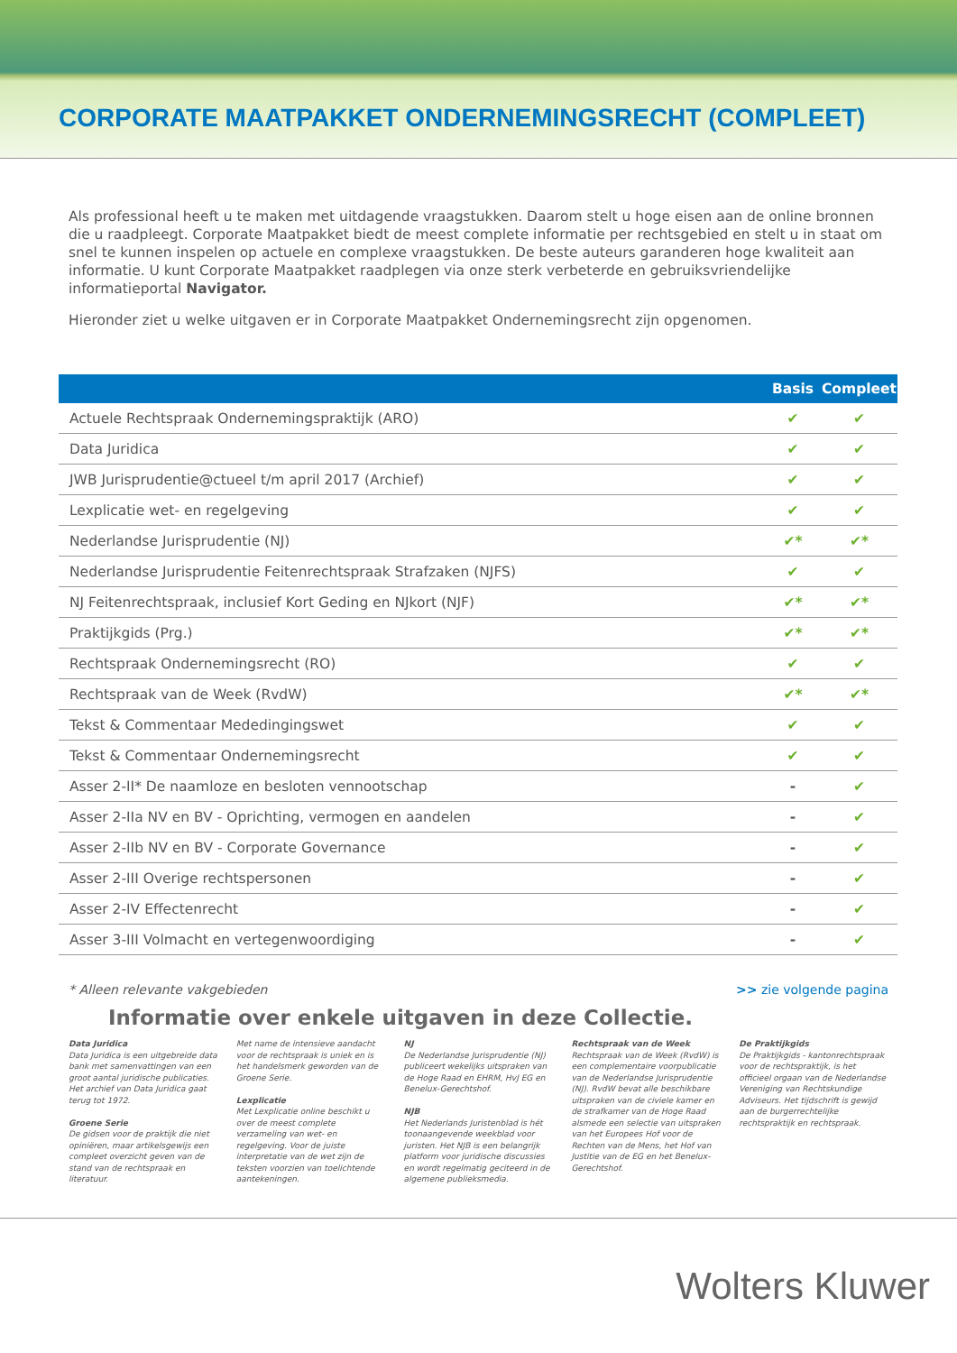CORPORATE MAATPAKKET ONDERNEMINGSRECHT (COMPLEET)
Als professional heeft u te maken met uitdagende vraagstukken. Daarom stelt u hoge eisen aan de online bronnen die u raadpleegt. Corporate Maatpakket biedt de meest complete informatie per rechtsgebied en stelt u in staat om snel te kunnen inspelen op actuele en complexe vraagstukken. De beste auteurs garanderen hoge kwaliteit aan informatie. U kunt Corporate Maatpakket raadplegen via onze sterk verbeterde en gebruiksvriendelijke informatieportal Navigator.
Hieronder ziet u welke uitgaven er in Corporate Maatpakket Ondernemingsrecht zijn opgenomen.
| | Basis | Compleet |
| --- | --- | --- |
| Actuele Rechtspraak Ondernemingspraktijk (ARO) | ✔ | ✔ |
| Data Juridica | ✔ | ✔ |
| JWB Jurisprudentie@ctueel t/m april 2017 (Archief) | ✔ | ✔ |
| Lexplicatie wet- en regelgeving | ✔ | ✔ |
| Nederlandse Jurisprudentie (NJ) | ✔* | ✔* |
| Nederlandse Jurisprudentie Feitenrechtspraak Strafzaken (NJFS) | ✔ | ✔ |
| NJ Feitenrechtspraak, inclusief Kort Geding en NJkort (NJF) | ✔* | ✔* |
| Praktijkgids (Prg.) | ✔* | ✔* |
| Rechtspraak Ondernemingsrecht (RO) | ✔ | ✔ |
| Rechtspraak van de Week (RvdW) | ✔* | ✔* |
| Tekst & Commentaar Mededingingswet | ✔ | ✔ |
| Tekst & Commentaar Ondernemingsrecht | ✔ | ✔ |
| Asser 2-II* De naamloze en besloten vennootschap | - | ✔ |
| Asser 2-IIa NV en BV - Oprichting, vermogen en aandelen | - | ✔ |
| Asser 2-IIb NV en BV - Corporate Governance | - | ✔ |
| Asser 2-III Overige rechtspersonen | - | ✔ |
| Asser 2-IV Effectenrecht | - | ✔ |
| Asser 3-III Volmacht en vertegenwoordiging | - | ✔ |
* Alleen relevante vakgebieden >> zie volgende pagina
Informatie over enkele uitgaven in deze Collectie.
Data Juridica
Data Juridica is een uitgebreide data bank met samenvattingen van een groot aantal juridische publicaties. Het archief van Data Juridica gaat terug tot 1972.
Groene Serie
De gidsen voor de praktijk die niet opiniëren, maar artikelsgewijs een compleet overzicht geven van de stand van de rechtspraak en literatuur.
Met name de intensieve aandacht voor de rechtspraak is uniek en is het handelsmerk geworden van de Groene Serie.
Lexplicatie
Met Lexplicatie online beschikt u over de meest complete verzameling van wet- en regelgeving. Voor de juiste interpretatie van de wet zijn de teksten voorzien van toelichtende aantekeningen.
NJ
De Nederlandse Jurisprudentie (NJ) publiceert wekelijks uitspraken van de Hoge Raad en EHRM, HvJ EG en Benelux-Gerechtshof.
NJB
Het Nederlands Juristenblad is hét toonaangevende weekblad voor juristen. Het NJB is een belangrijk platform voor juridische discussies en wordt regelmatig geciteerd in de algemene publieksmedia.
Rechtspraak van de Week
Rechtspraak van de Week (RvdW) is een complementaire voorpublicatie van de Nederlandse Jurisprudentie (NJ). RvdW bevat alle beschikbare uitspraken van de civiele kamer en de strafkamer van de Hoge Raad alsmede een selectie van uitspraken van het Europees Hof voor de Rechten van de Mens, het Hof van Justitie van de EG en het Benelux-Gerechtshof.
De Praktijkgids
De Praktijkgids - kantonrechtspraak voor de rechtspraktijk, is het officieel orgaan van de Nederlandse Vereniging van Rechtskundige Adviseurs. Het tijdschrift is gewijd aan de burgerrechtelijke rechtspraktijk en rechtspraak.
Wolters Kluwer